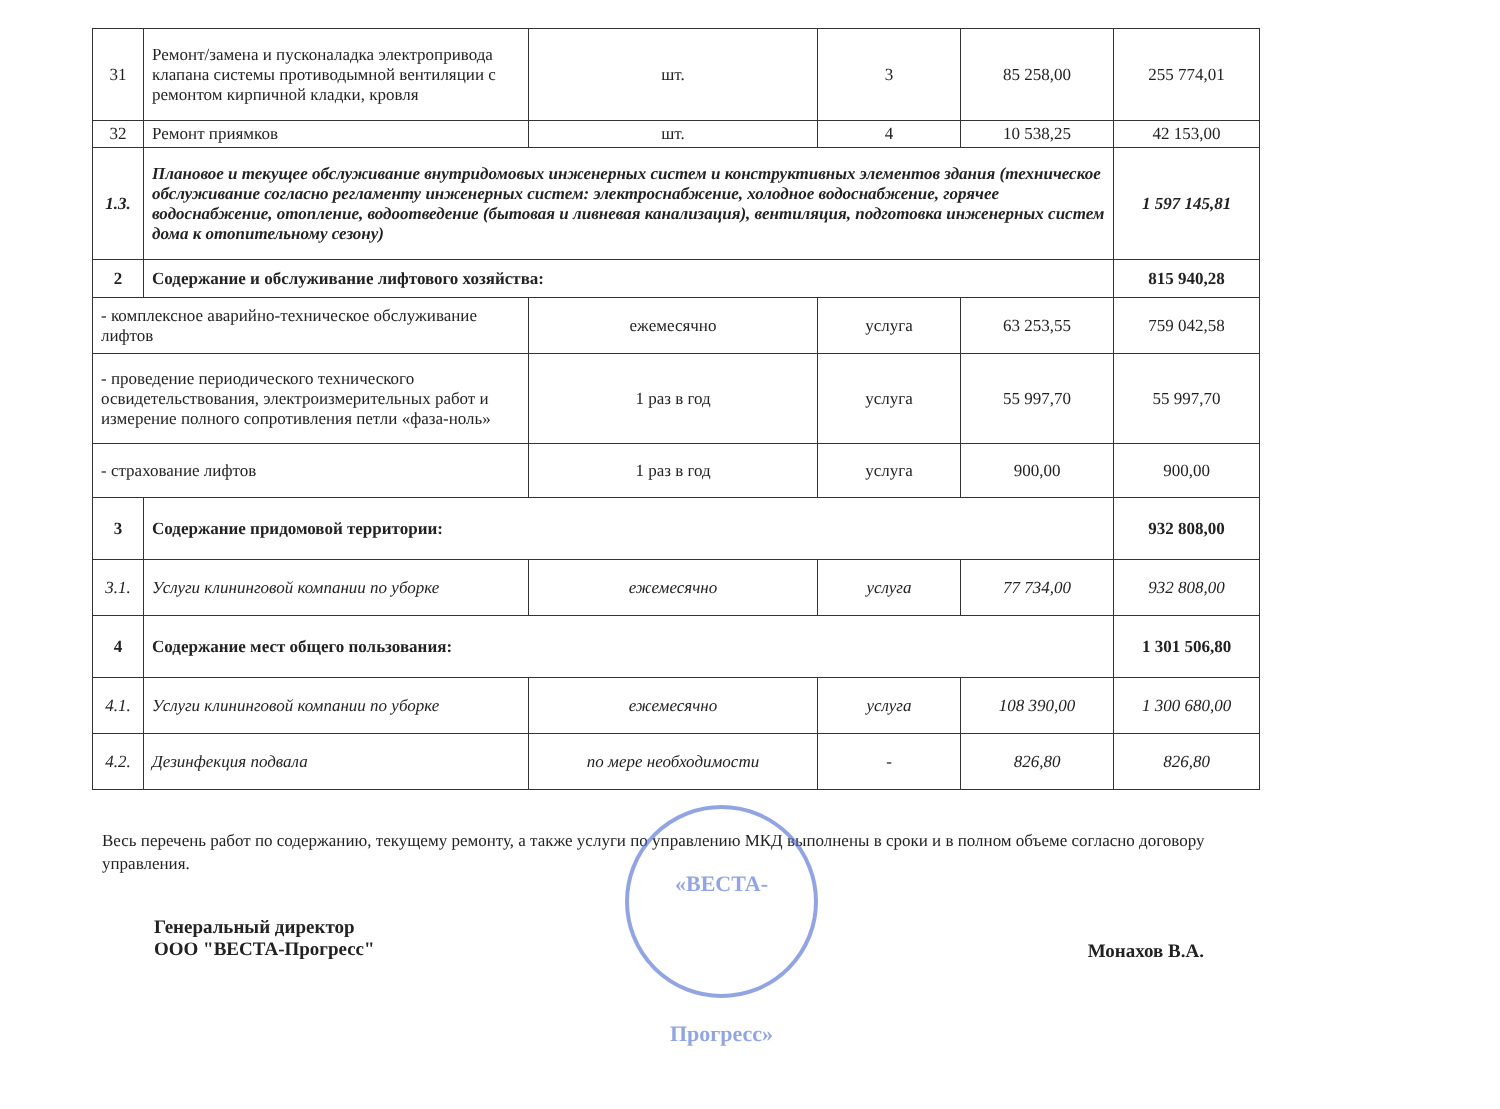| 31 | Ремонт/замена и пусконаладка электропривода клапана системы противодымной вентиляции с ремонтом кирпичной кладки, кровля | шт. | 3 | 85 258,00 | 255 774,01 |
| 32 | Ремонт приямков | шт. | 4 | 10 538,25 | 42 153,00 |
| 1.3. | Плановое и текущее обслуживание внутридомовых инженерных систем и конструктивных элементов здания (техническое обслуживание согласно регламенту инженерных систем: электроснабжение, холодное водоснабжение, горячее водоснабжение, отопление, водоотведение (бытовая и ливневая канализация), вентиляция, подготовка инженерных систем дома к отопительному сезону) | | | | 1 597 145,81 |
| 2 | Содержание и обслуживание лифтового хозяйства: | | | | 815 940,28 |
| - комплексное аварийно-техническое обслуживание лифтов | | ежемесячно | услуга | 63 253,55 | 759 042,58 |
| - проведение периодического технического освидетельствования, электроизмерительных работ и измерение полного сопротивления петли «фаза-ноль» | | 1 раз в год | услуга | 55 997,70 | 55 997,70 |
| - страхование лифтов | | 1 раз в год | услуга | 900,00 | 900,00 |
| 3 | Содержание придомовой территории: | | | | 932 808,00 |
| 3.1. | Услуги клининговой компании по уборке | ежемесячно | услуга | 77 734,00 | 932 808,00 |
| 4 | Содержание мест общего пользования: | | | | 1 301 506,80 |
| 4.1. | Услуги клининговой компании по уборке | ежемесячно | услуга | 108 390,00 | 1 300 680,00 |
| 4.2. | Дезинфекция подвала | по мере необходимости | - | 826,80 | 826,80 |
Весь перечень работ по содержанию, текущему ремонту, а также услуги по управлению МКД выполнены в сроки и в полном объеме согласно договору управления.
Генеральный директор
ООО "ВЕСТА-Прогресс"
Монахов В.А.
«ВЕСТА-Прогресс»